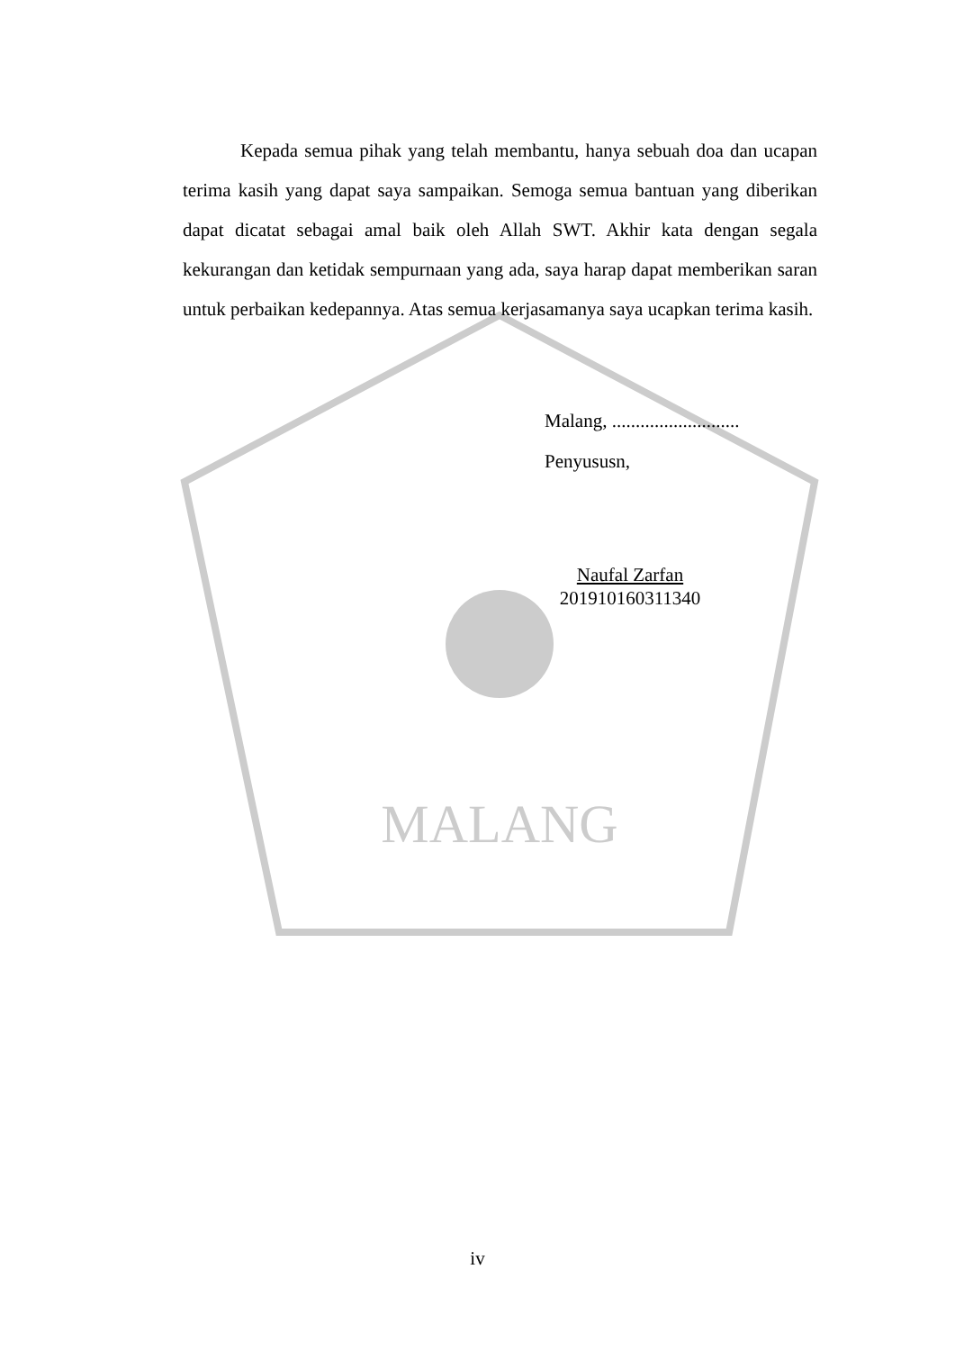MALANG
Kepada semua pihak yang telah membantu, hanya sebuah doa dan ucapan terima kasih yang dapat saya sampaikan. Semoga semua bantuan yang diberikan dapat dicatat sebagai amal baik oleh Allah SWT. Akhir kata dengan segala kekurangan dan ketidak sempurnaan yang ada, saya harap dapat memberikan saran untuk perbaikan kedepannya. Atas semua kerjasamanya saya ucapkan terima kasih.
Malang, ...........................
Penyususn,
Naufal Zarfan
201910160311340
iv